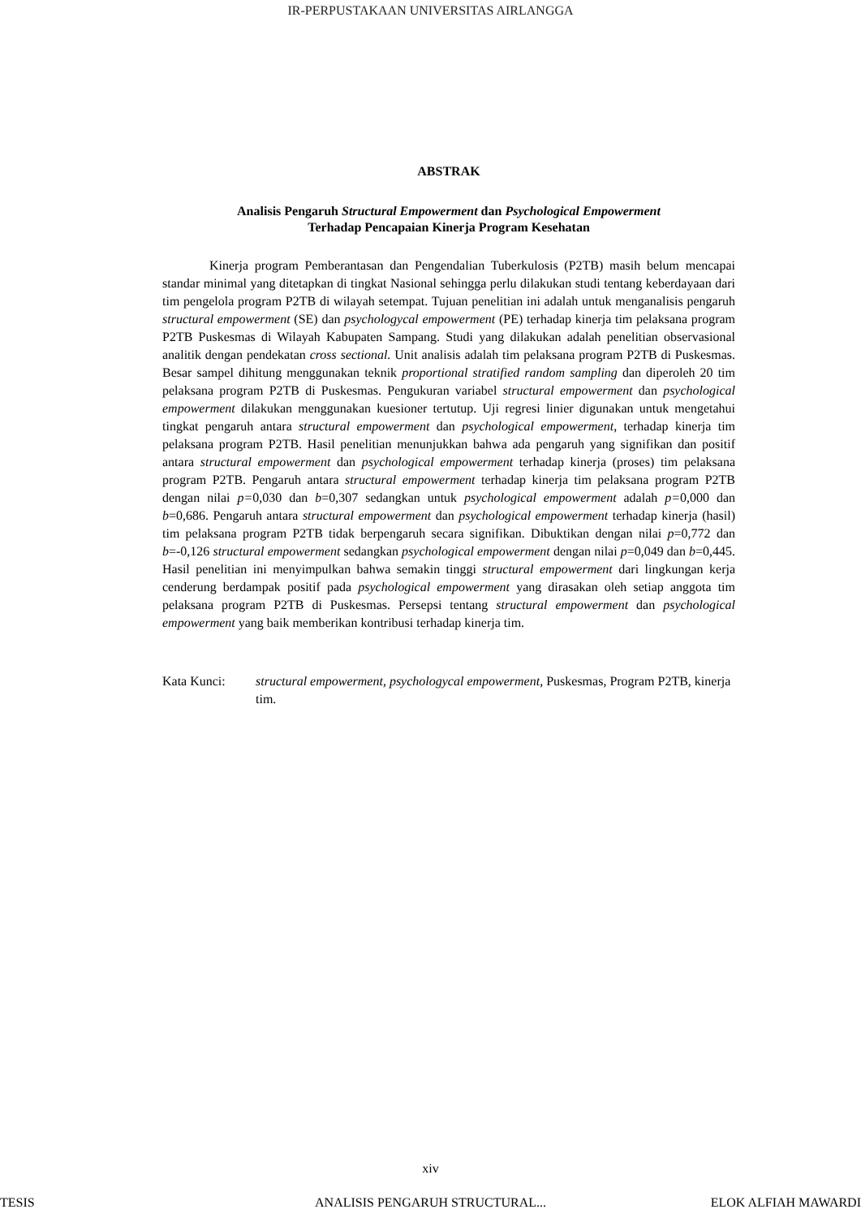IR-PERPUSTAKAAN UNIVERSITAS AIRLANGGA
ABSTRAK
Analisis Pengaruh Structural Empowerment dan Psychological Empowerment
Terhadap Pencapaian Kinerja Program Kesehatan
Kinerja program Pemberantasan dan Pengendalian Tuberkulosis (P2TB) masih belum mencapai standar minimal yang ditetapkan di tingkat Nasional sehingga perlu dilakukan studi tentang keberdayaan dari tim pengelola program P2TB di wilayah setempat. Tujuan penelitian ini adalah untuk menganalisis pengaruh structural empowerment (SE) dan psychologycal empowerment (PE) terhadap kinerja tim pelaksana program P2TB Puskesmas di Wilayah Kabupaten Sampang. Studi yang dilakukan adalah penelitian observasional analitik dengan pendekatan cross sectional. Unit analisis adalah tim pelaksana program P2TB di Puskesmas. Besar sampel dihitung menggunakan teknik proportional stratified random sampling dan diperoleh 20 tim pelaksana program P2TB di Puskesmas. Pengukuran variabel structural empowerment dan psychological empowerment dilakukan menggunakan kuesioner tertutup. Uji regresi linier digunakan untuk mengetahui tingkat pengaruh antara structural empowerment dan psychological empowerment, terhadap kinerja tim pelaksana program P2TB. Hasil penelitian menunjukkan bahwa ada pengaruh yang signifikan dan positif antara structural empowerment dan psychological empowerment terhadap kinerja (proses) tim pelaksana program P2TB. Pengaruh antara structural empowerment terhadap kinerja tim pelaksana program P2TB dengan nilai p=0,030 dan b=0,307 sedangkan untuk psychological empowerment adalah p=0,000 dan b=0,686. Pengaruh antara structural empowerment dan psychological empowerment terhadap kinerja (hasil) tim pelaksana program P2TB tidak berpengaruh secara signifikan. Dibuktikan dengan nilai p=0,772 dan b=-0,126 structural empowerment sedangkan psychological empowerment dengan nilai p=0,049 dan b=0,445. Hasil penelitian ini menyimpulkan bahwa semakin tinggi structural empowerment dari lingkungan kerja cenderung berdampak positif pada psychological empowerment yang dirasakan oleh setiap anggota tim pelaksana program P2TB di Puskesmas. Persepsi tentang structural empowerment dan psychological empowerment yang baik memberikan kontribusi terhadap kinerja tim.
Kata Kunci: structural empowerment, psychologycal empowerment, Puskesmas, Program P2TB, kinerja tim.
xiv
TESIS ANALISIS PENGARUH STRUCTURAL...
ELOK ALFIAH MAWARDI